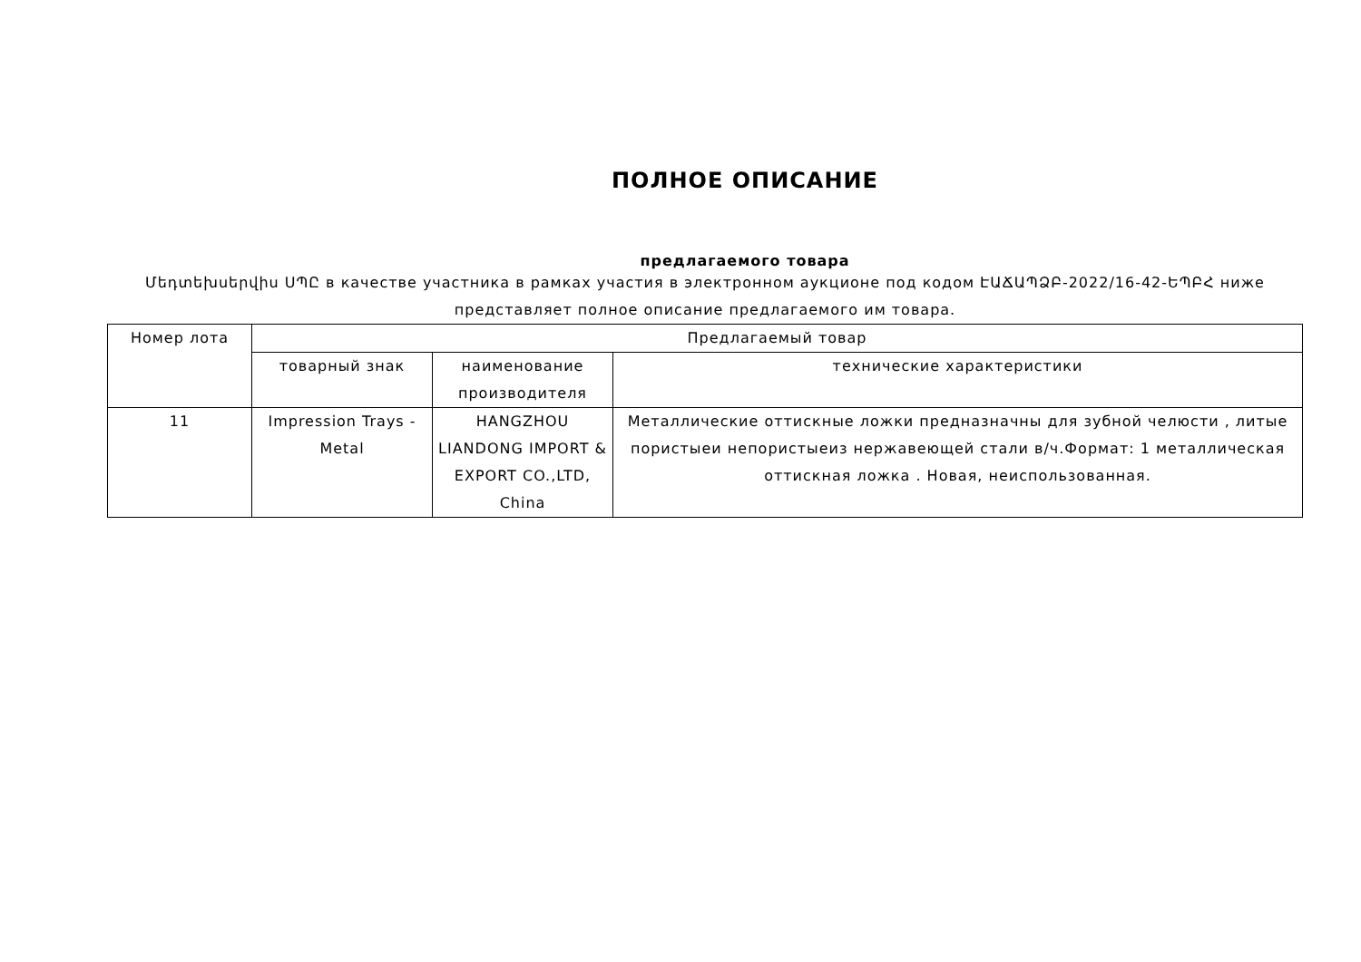ПОЛНОЕ ОПИСАНИЕ
предлагаемого товара
Մեդտեխսերվիս ՍՊԸ в качестве участника в рамках участия в электронном аукционе под кодом ԷԱՃԱՊՁԲ-2022/16-42-ԵՊԲՀ ниже представляет полное описание предлагаемого им товара.
| Номер лота | Предлагаемый товар | | |
| --- | --- | --- | --- |
| | товарный знак | наименование производителя | технические характеристики |
| 11 | Impression Trays - Metal | HANGZHOU LIANDONG IMPORT & EXPORT CO.,LTD, China | Металлические оттискные ложки предназначны для зубной челюсти , литые пористыеи непористыеиз нержавеющей стали в/ч.Формат: 1 металлическая оттискная ложка . Новая, неиспользованная. |